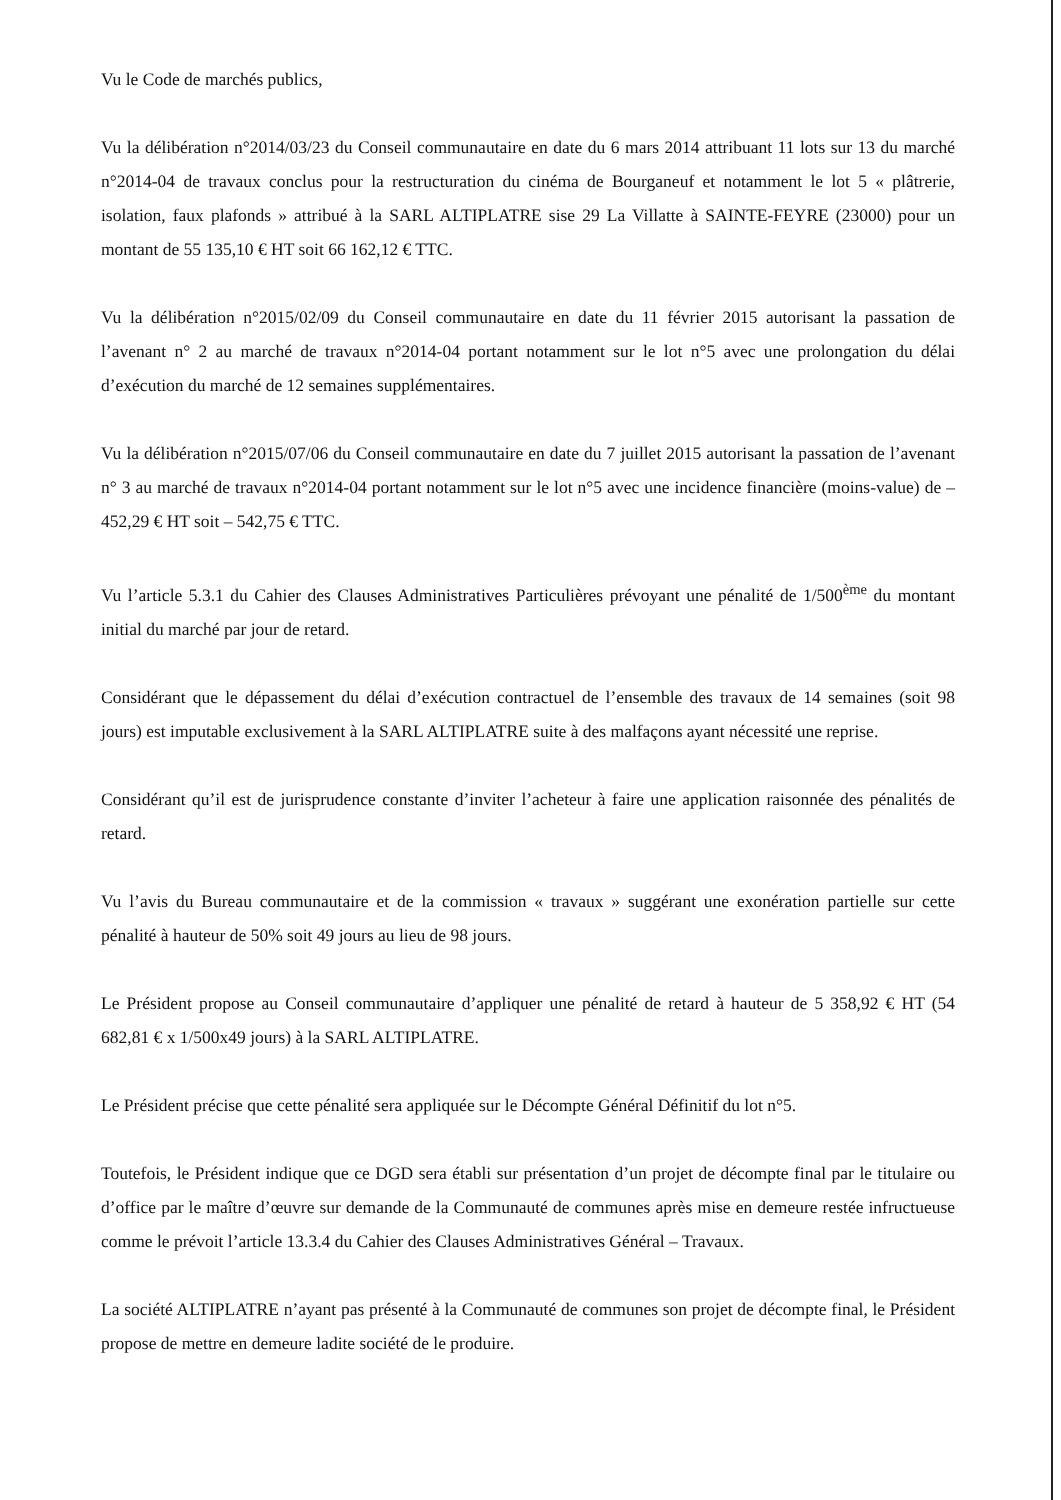Vu le Code de marchés publics,
Vu la délibération n°2014/03/23 du Conseil communautaire en date du 6 mars 2014 attribuant 11 lots sur 13 du marché n°2014-04 de travaux conclus pour la restructuration du cinéma de Bourganeuf et notamment le lot 5 « plâtrerie, isolation, faux plafonds » attribué à la SARL ALTIPLATRE sise 29 La Villatte à SAINTE-FEYRE (23000) pour un montant de 55 135,10 € HT soit 66 162,12 € TTC.
Vu la délibération n°2015/02/09 du Conseil communautaire en date du 11 février 2015 autorisant la passation de l’avenant n° 2 au marché de travaux n°2014-04 portant notamment sur le lot n°5 avec une prolongation du délai d’exécution du marché de 12 semaines supplémentaires.
Vu la délibération n°2015/07/06 du Conseil communautaire en date du 7 juillet 2015 autorisant la passation de l’avenant n° 3 au marché de travaux n°2014-04 portant notamment sur le lot n°5 avec une incidence financière (moins-value) de – 452,29 € HT soit – 542,75 € TTC.
Vu l’article 5.3.1 du Cahier des Clauses Administratives Particulières prévoyant une pénalité de 1/500<sup>ème</sup> du montant initial du marché par jour de retard.
Considérant que le dépassement du délai d’exécution contractuel de l’ensemble des travaux de 14 semaines (soit 98 jours) est imputable exclusivement à la SARL ALTIPLATRE suite à des malfaçons ayant nécessité une reprise.
Considérant qu’il est de jurisprudence constante d’inviter l’acheteur à faire une application raisonnée des pénalités de retard.
Vu l’avis du Bureau communautaire et de la commission « travaux » suggérant une exonération partielle sur cette pénalité à hauteur de 50% soit 49 jours au lieu de 98 jours.
Le Président propose au Conseil communautaire d’appliquer une pénalité de retard à hauteur de 5 358,92 € HT (54 682,81 € x 1/500x49 jours) à la SARL ALTIPLATRE.
Le Président précise que cette pénalité sera appliquée sur le Décompte Général Définitif du lot n°5.
Toutefois, le Président indique que ce DGD sera établi sur présentation d’un projet de décompte final par le titulaire ou d’office par le maître d’œuvre sur demande de la Communauté de communes après mise en demeure restée infructueuse comme le prévoit l’article 13.3.4 du Cahier des Clauses Administratives Général – Travaux.
La société ALTIPLATRE n’ayant pas présenté à la Communauté de communes son projet de décompte final, le Président propose de mettre en demeure ladite société de le produire.